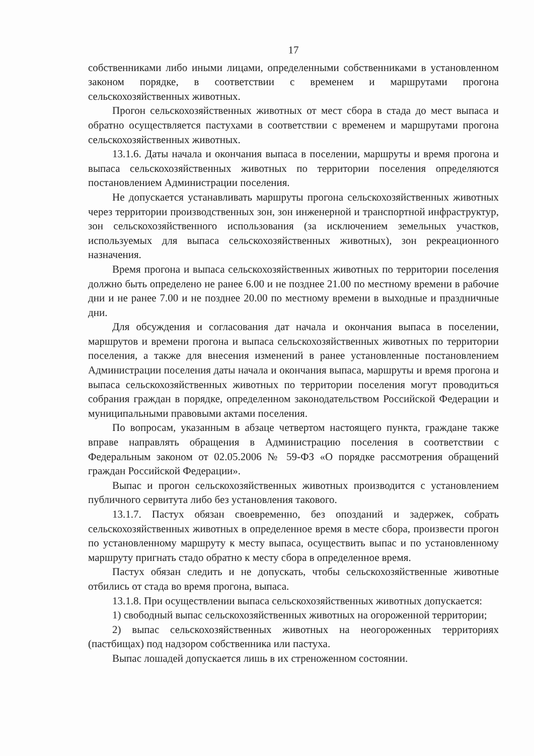17
собственниками либо иными лицами, определенными собственниками в установленном законом порядке, в соответствии с временем и маршрутами прогона сельскохозяйственных животных.
Прогон сельскохозяйственных животных от мест сбора в стада до мест выпаса и обратно осуществляется пастухами в соответствии с временем и маршрутами прогона сельскохозяйственных животных.
13.1.6. Даты начала и окончания выпаса в поселении, маршруты и время прогона и выпаса сельскохозяйственных животных по территории поселения определяются постановлением Администрации поселения.
Не допускается устанавливать маршруты прогона сельскохозяйственных животных через территории производственных зон, зон инженерной и транспортной инфраструктур, зон сельскохозяйственного использования (за исключением земельных участков, используемых для выпаса сельскохозяйственных животных), зон рекреационного назначения.
Время прогона и выпаса сельскохозяйственных животных по территории поселения должно быть определено не ранее 6.00 и не позднее 21.00 по местному времени в рабочие дни и не ранее 7.00 и не позднее 20.00 по местному времени в выходные и праздничные дни.
Для обсуждения и согласования дат начала и окончания выпаса в поселении, маршрутов и времени прогона и выпаса сельскохозяйственных животных по территории поселения, а также для внесения изменений в ранее установленные постановлением Администрации поселения даты начала и окончания выпаса, маршруты и время прогона и выпаса сельскохозяйственных животных по территории поселения могут проводиться собрания граждан в порядке, определенном законодательством Российской Федерации и муниципальными правовыми актами поселения.
По вопросам, указанным в абзаце четвертом настоящего пункта, граждане также вправе направлять обращения в Администрацию поселения в соответствии с Федеральным законом от 02.05.2006 № 59-ФЗ «О порядке рассмотрения обращений граждан Российской Федерации».
Выпас и прогон сельскохозяйственных животных производится с установлением публичного сервитута либо без установления такового.
13.1.7. Пастух обязан своевременно, без опозданий и задержек, собрать сельскохозяйственных животных в определенное время в месте сбора, произвести прогон по установленному маршруту к месту выпаса, осуществить выпас и по установленному маршруту пригнать стадо обратно к месту сбора в определенное время.
Пастух обязан следить и не допускать, чтобы сельскохозяйственные животные отбились от стада во время прогона, выпаса.
13.1.8. При осуществлении выпаса сельскохозяйственных животных допускается:
1) свободный выпас сельскохозяйственных животных на огороженной территории;
2) выпас сельскохозяйственных животных на неогороженных территориях (пастбищах) под надзором собственника или пастуха.
Выпас лошадей допускается лишь в их стреноженном состоянии.